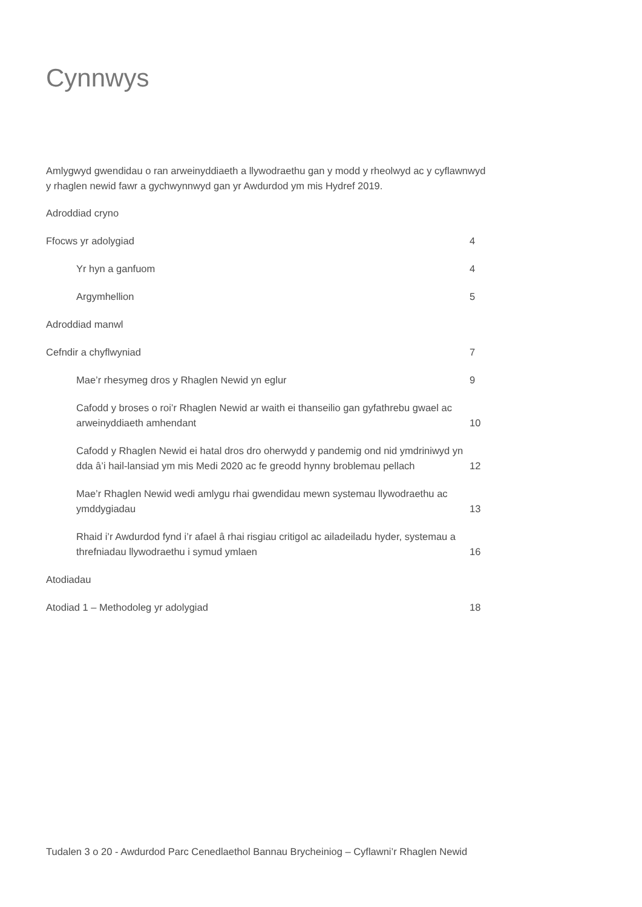Cynnwys
Amlygwyd gwendidau o ran arweinyddiaeth a llywodraethu gan y modd y rheolwyd ac y cyflawnwyd y rhaglen newid fawr a gychwynnwyd gan yr Awdurdod ym mis Hydref 2019.
Adroddiad cryno
Ffocws yr adolygiad 4
Yr hyn a ganfuom 4
Argymhellion 5
Adroddiad manwl
Cefndir a chyflwyniad 7
Mae’r rhesymeg dros y Rhaglen Newid yn eglur 9
Cafodd y broses o roi’r Rhaglen Newid ar waith ei thanseilio gan gyfathrebu gwael ac arweinyddiaeth amhendant
10
Cafodd y Rhaglen Newid ei hatal dros dro oherwydd y pandemig ond nid ymdriniwyd yn dda â’i hail-lansiad ym mis Medi 2020 ac fe greodd hynny broblemau pellach
12
Mae’r Rhaglen Newid wedi amlygu rhai gwendidau mewn systemau llywodraethu ac ymddygiadau
13
Rhaid i’r Awdurdod fynd i’r afael â rhai risgiau critigol ac ailadeiladu hyder, systemau a threfniadau llywodraethu i symud ymlaen
16
Atodiadau
Atodiad 1 – Methodoleg yr adolygiad 18
Tudalen 3 o 20 - Awdurdod Parc Cenedlaethol Bannau Brycheiniog – Cyflawni’r Rhaglen Newid